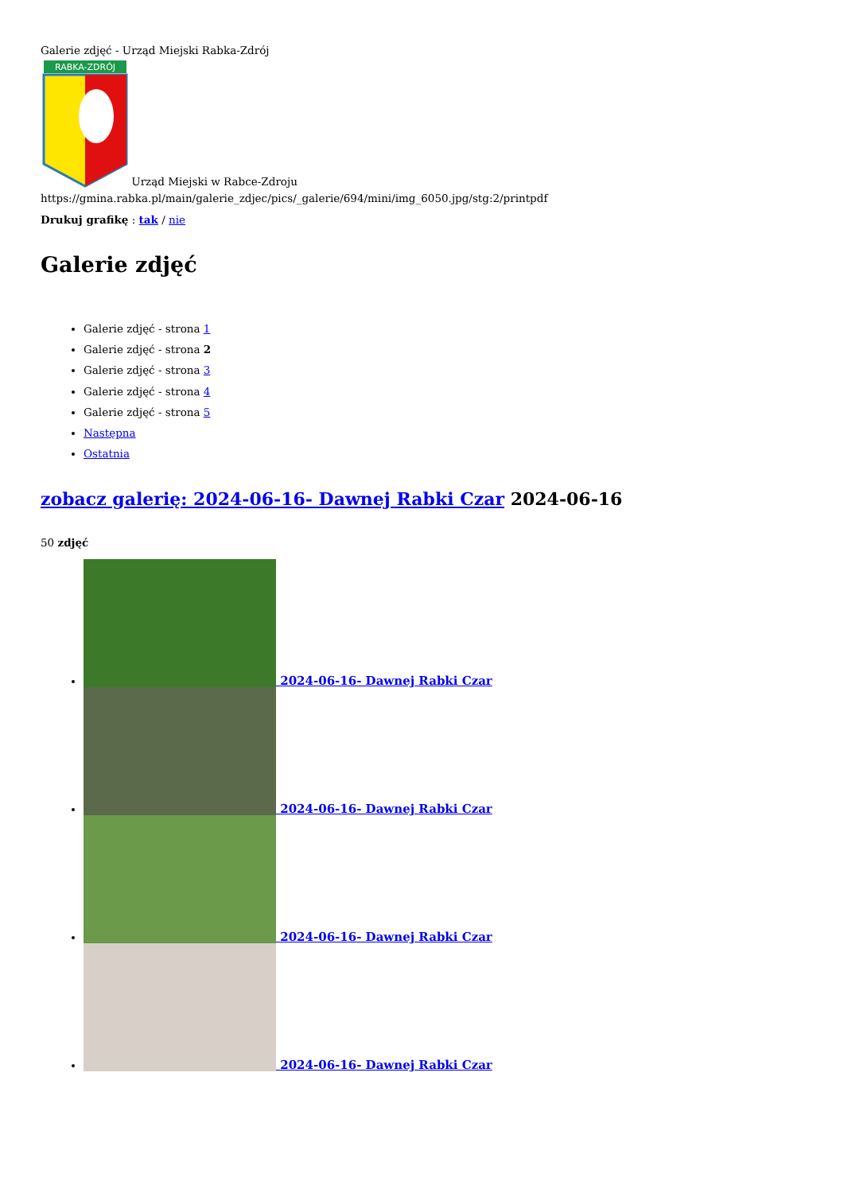Galerie zdjęć - Urząd Miejski Rabka-Zdrój
RABKA-ZDRÓJ
Urząd Miejski w Rabce-Zdroju
https://gmina.rabka.pl/main/galerie_zdjec/pics/_galerie/694/mini/img_6050.jpg/stg:2/printpdf
Drukuj grafikę : tak / nie
Galerie zdjęć
Galerie zdjęć - strona 1
Galerie zdjęć - strona 2
Galerie zdjęć - strona 3
Galerie zdjęć - strona 4
Galerie zdjęć - strona 5
Następna
Ostatnia
zobacz galerię: 2024-06-16- Dawnej Rabki Czar 2024-06-16
50 zdjęć
2024-06-16- Dawnej Rabki Czar
2024-06-16- Dawnej Rabki Czar
2024-06-16- Dawnej Rabki Czar
2024-06-16- Dawnej Rabki Czar